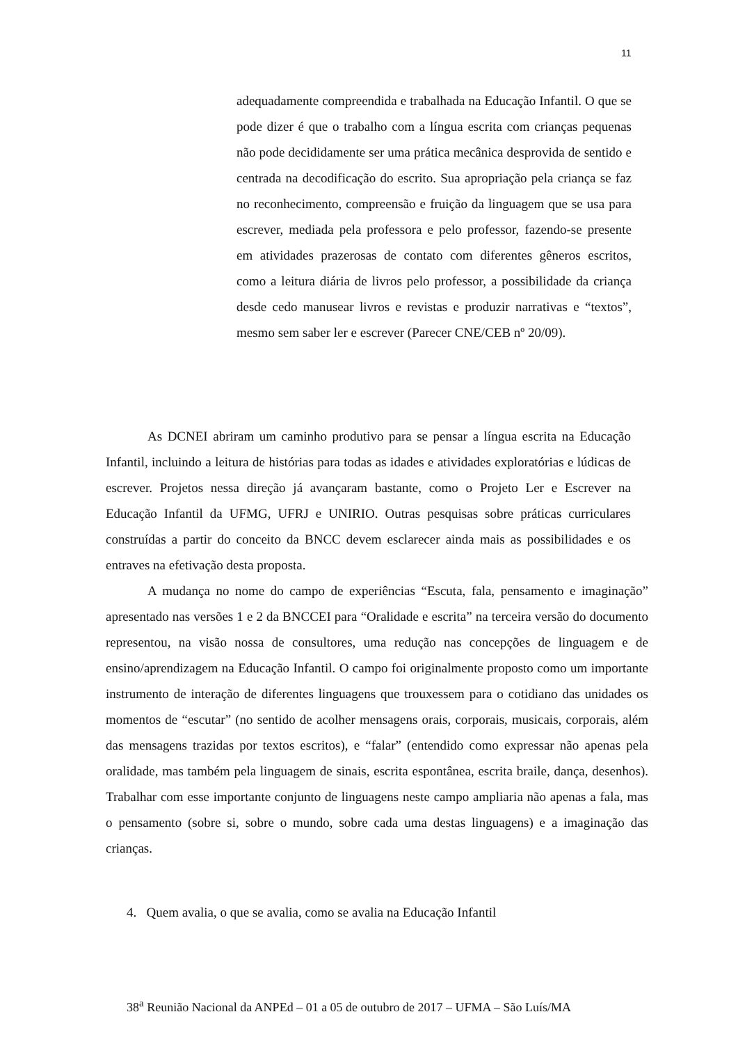11
adequadamente compreendida e trabalhada na Educação Infantil. O que se pode dizer é que o trabalho com a língua escrita com crianças pequenas não pode decididamente ser uma prática mecânica desprovida de sentido e centrada na decodificação do escrito. Sua apropriação pela criança se faz no reconhecimento, compreensão e fruição da linguagem que se usa para escrever, mediada pela professora e pelo professor, fazendo-se presente em atividades prazerosas de contato com diferentes gêneros escritos, como a leitura diária de livros pelo professor, a possibilidade da criança desde cedo manusear livros e revistas e produzir narrativas e “textos”, mesmo sem saber ler e escrever (Parecer CNE/CEB nº 20/09).
As DCNEI abriram um caminho produtivo para se pensar a língua escrita na Educação Infantil, incluindo a leitura de histórias para todas as idades e atividades exploratórias e lúdicas de escrever. Projetos nessa direção já avançaram bastante, como o Projeto Ler e Escrever na Educação Infantil da UFMG, UFRJ e UNIRIO. Outras pesquisas sobre práticas curriculares construídas a partir do conceito da BNCC devem esclarecer ainda mais as possibilidades e os entraves na efetivação desta proposta.
A mudança no nome do campo de experiências “Escuta, fala, pensamento e imaginação” apresentado nas versões 1 e 2 da BNCCEI para “Oralidade e escrita” na terceira versão do documento representou, na visão nossa de consultores, uma redução nas concepções de linguagem e de ensino/aprendizagem na Educação Infantil. O campo foi originalmente proposto como um importante instrumento de interação de diferentes linguagens que trouxessem para o cotidiano das unidades os momentos de “escutar” (no sentido de acolher mensagens orais, corporais, musicais, corporais, além das mensagens trazidas por textos escritos), e “falar” (entendido como expressar não apenas pela oralidade, mas também pela linguagem de sinais, escrita espontânea, escrita braile, dança, desenhos). Trabalhar com esse importante conjunto de linguagens neste campo ampliaria não apenas a fala, mas o pensamento (sobre si, sobre o mundo, sobre cada uma destas linguagens) e a imaginação das crianças.
4. Quem avalia, o que se avalia, como se avalia na Educação Infantil
38<sup>a</sup> Reunião Nacional da ANPEd – 01 a 05 de outubro de 2017 – UFMA – São Luís/MA